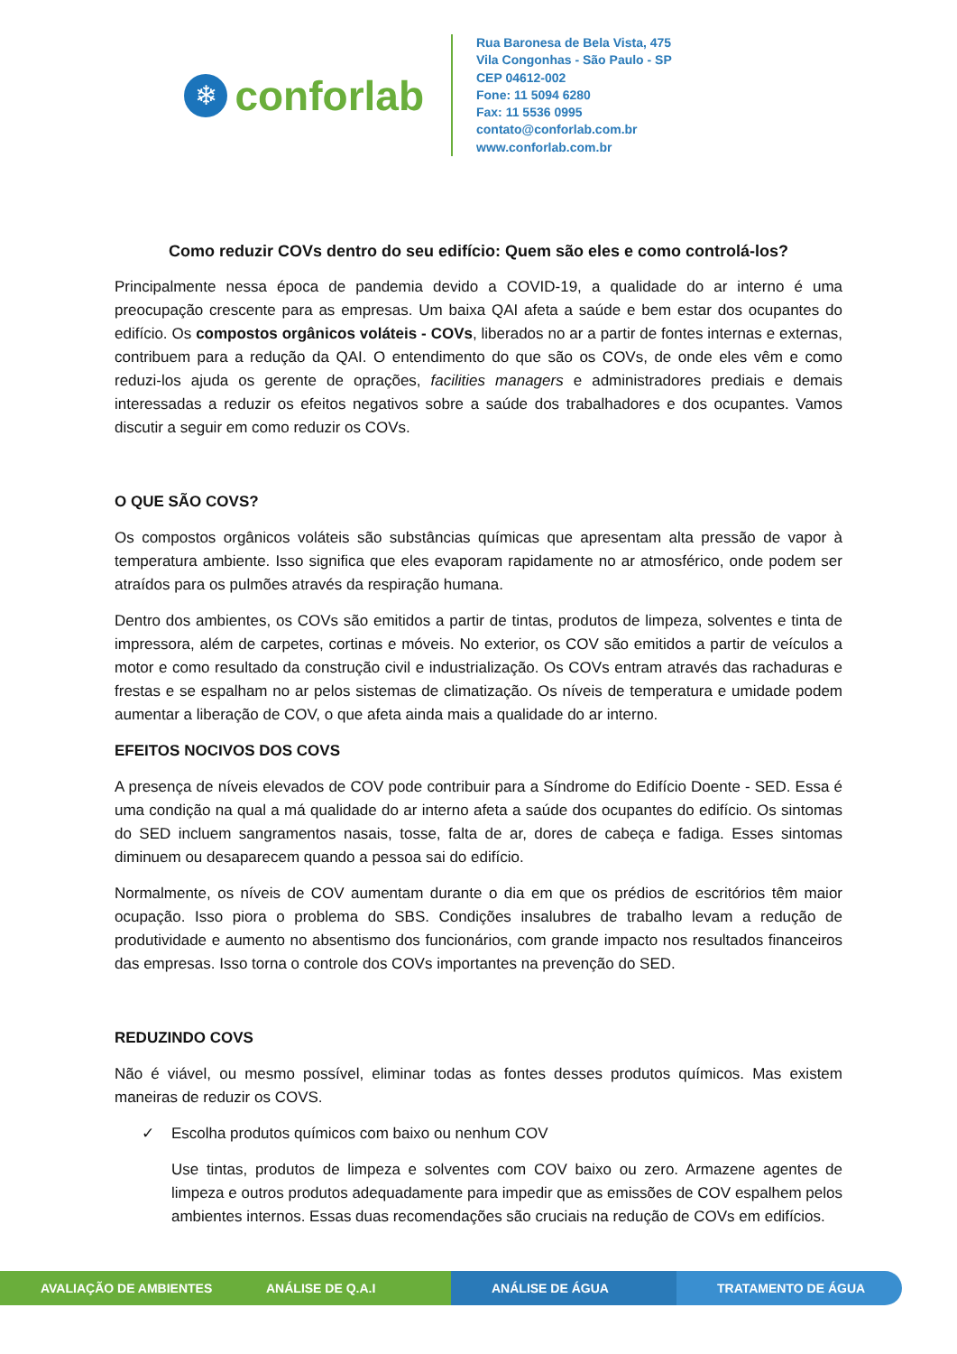❄
conforlab
Rua Baronesa de Bela Vista, 475
Vila Congonhas - São Paulo - SP
CEP 04612-002
Fone: 11 5094 6280
Fax: 11 5536 0995
contato@conforlab.com.br
www.conforlab.com.br
Como reduzir COVs dentro do seu edifício: Quem são eles e como controlá-los?
Principalmente nessa época de pandemia devido a COVID-19, a qualidade do ar interno é uma preocupação crescente para as empresas. Um baixa QAI afeta a saúde e bem estar dos ocupantes do edifício. Os compostos orgânicos voláteis - COVs, liberados no ar a partir de fontes internas e externas, contribuem para a redução da QAI. O entendimento do que são os COVs, de onde eles vêm e como reduzi-los ajuda os gerente de oprações, facilities managers e administradores prediais e demais interessadas a reduzir os efeitos negativos sobre a saúde dos trabalhadores e dos ocupantes. Vamos discutir a seguir em como reduzir os COVs.
O QUE SÃO COVS?
Os compostos orgânicos voláteis são substâncias químicas que apresentam alta pressão de vapor à temperatura ambiente. Isso significa que eles evaporam rapidamente no ar atmosférico, onde podem ser atraídos para os pulmões através da respiração humana.
Dentro dos ambientes, os COVs são emitidos a partir de tintas, produtos de limpeza, solventes e tinta de impressora, além de carpetes, cortinas e móveis. No exterior, os COV são emitidos a partir de veículos a motor e como resultado da construção civil e industrialização. Os COVs entram através das rachaduras e frestas e se espalham no ar pelos sistemas de climatização. Os níveis de temperatura e umidade podem aumentar a liberação de COV, o que afeta ainda mais a qualidade do ar interno.
EFEITOS NOCIVOS DOS COVS
A presença de níveis elevados de COV pode contribuir para a Síndrome do Edifício Doente - SED. Essa é uma condição na qual a má qualidade do ar interno afeta a saúde dos ocupantes do edifício. Os sintomas do SED incluem sangramentos nasais, tosse, falta de ar, dores de cabeça e fadiga. Esses sintomas diminuem ou desaparecem quando a pessoa sai do edifício.
Normalmente, os níveis de COV aumentam durante o dia em que os prédios de escritórios têm maior ocupação. Isso piora o problema do SBS. Condições insalubres de trabalho levam a redução de produtividade e aumento no absentismo dos funcionários, com grande impacto nos resultados financeiros das empresas. Isso torna o controle dos COVs importantes na prevenção do SED.
REDUZINDO COVS
Não é viável, ou mesmo possível, eliminar todas as fontes desses produtos químicos. Mas existem maneiras de reduzir os COVS.
✓ Escolha produtos químicos com baixo ou nenhum COV
Use tintas, produtos de limpeza e solventes com COV baixo ou zero. Armazene agentes de limpeza e outros produtos adequadamente para impedir que as emissões de COV espalhem pelos ambientes internos. Essas duas recomendações são cruciais na redução de COVs em edifícios.
AVALIAÇÃO DE AMBIENTES ANÁLISE DE Q.A.I ANÁLISE DE ÁGUA TRATAMENTO DE ÁGUA